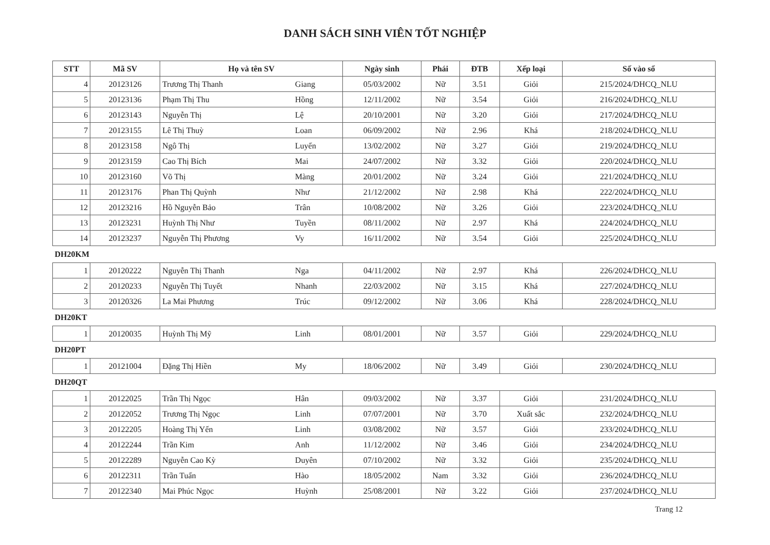DANH SÁCH SINH VIÊN TỐT NGHIỆP
| STT | Mã SV | Họ và tên SV | | Ngày sinh | Phái | ĐTB | Xếp loại | Số vào sổ |
| --- | --- | --- | --- | --- | --- | --- | --- | --- |
| 4 | 20123126 | Trương Thị Thanh | Giang | 05/03/2002 | Nữ | 3.51 | Giỏi | 215/2024/DHCQ_NLU |
| 5 | 20123136 | Phạm Thị Thu | Hồng | 12/11/2002 | Nữ | 3.54 | Giỏi | 216/2024/DHCQ_NLU |
| 6 | 20123143 | Nguyễn Thị | Lệ | 20/10/2001 | Nữ | 3.20 | Giỏi | 217/2024/DHCQ_NLU |
| 7 | 20123155 | Lê Thị Thuỳ | Loan | 06/09/2002 | Nữ | 2.96 | Khá | 218/2024/DHCQ_NLU |
| 8 | 20123158 | Ngô Thị | Luyến | 13/02/2002 | Nữ | 3.27 | Giỏi | 219/2024/DHCQ_NLU |
| 9 | 20123159 | Cao Thị Bích | Mai | 24/07/2002 | Nữ | 3.32 | Giỏi | 220/2024/DHCQ_NLU |
| 10 | 20123160 | Võ Thị | Màng | 20/01/2002 | Nữ | 3.24 | Giỏi | 221/2024/DHCQ_NLU |
| 11 | 20123176 | Phan Thị Quỳnh | Như | 21/12/2002 | Nữ | 2.98 | Khá | 222/2024/DHCQ_NLU |
| 12 | 20123216 | Hồ Nguyễn Bảo | Trân | 10/08/2002 | Nữ | 3.26 | Giỏi | 223/2024/DHCQ_NLU |
| 13 | 20123231 | Huỳnh Thị Như | Tuyền | 08/11/2002 | Nữ | 2.97 | Khá | 224/2024/DHCQ_NLU |
| 14 | 20123237 | Nguyễn Thị Phương | Vy | 16/11/2002 | Nữ | 3.54 | Giỏi | 225/2024/DHCQ_NLU |
| DH20KM | | | | | | | | |
| 1 | 20120222 | Nguyễn Thị Thanh | Nga | 04/11/2002 | Nữ | 2.97 | Khá | 226/2024/DHCQ_NLU |
| 2 | 20120233 | Nguyễn Thị Tuyết | Nhanh | 22/03/2002 | Nữ | 3.15 | Khá | 227/2024/DHCQ_NLU |
| 3 | 20120326 | La Mai Phương | Trúc | 09/12/2002 | Nữ | 3.06 | Khá | 228/2024/DHCQ_NLU |
| DH20KT | | | | | | | | |
| 1 | 20120035 | Huỳnh Thị Mỹ | Linh | 08/01/2001 | Nữ | 3.57 | Giỏi | 229/2024/DHCQ_NLU |
| DH20PT | | | | | | | | |
| 1 | 20121004 | Đặng Thị Hiền | My | 18/06/2002 | Nữ | 3.49 | Giỏi | 230/2024/DHCQ_NLU |
| DH20QT | | | | | | | | |
| 1 | 20122025 | Trần Thị Ngọc | Hân | 09/03/2002 | Nữ | 3.37 | Giỏi | 231/2024/DHCQ_NLU |
| 2 | 20122052 | Trương Thị Ngọc | Linh | 07/07/2001 | Nữ | 3.70 | Xuất sắc | 232/2024/DHCQ_NLU |
| 3 | 20122205 | Hoàng Thị Yến | Linh | 03/08/2002 | Nữ | 3.57 | Giỏi | 233/2024/DHCQ_NLU |
| 4 | 20122244 | Trần Kim | Anh | 11/12/2002 | Nữ | 3.46 | Giỏi | 234/2024/DHCQ_NLU |
| 5 | 20122289 | Nguyễn Cao Kỳ | Duyên | 07/10/2002 | Nữ | 3.32 | Giỏi | 235/2024/DHCQ_NLU |
| 6 | 20122311 | Trần Tuấn | Hào | 18/05/2002 | Nam | 3.32 | Giỏi | 236/2024/DHCQ_NLU |
| 7 | 20122340 | Mai Phúc Ngọc | Huỳnh | 25/08/2001 | Nữ | 3.22 | Giỏi | 237/2024/DHCQ_NLU |
Trang 12